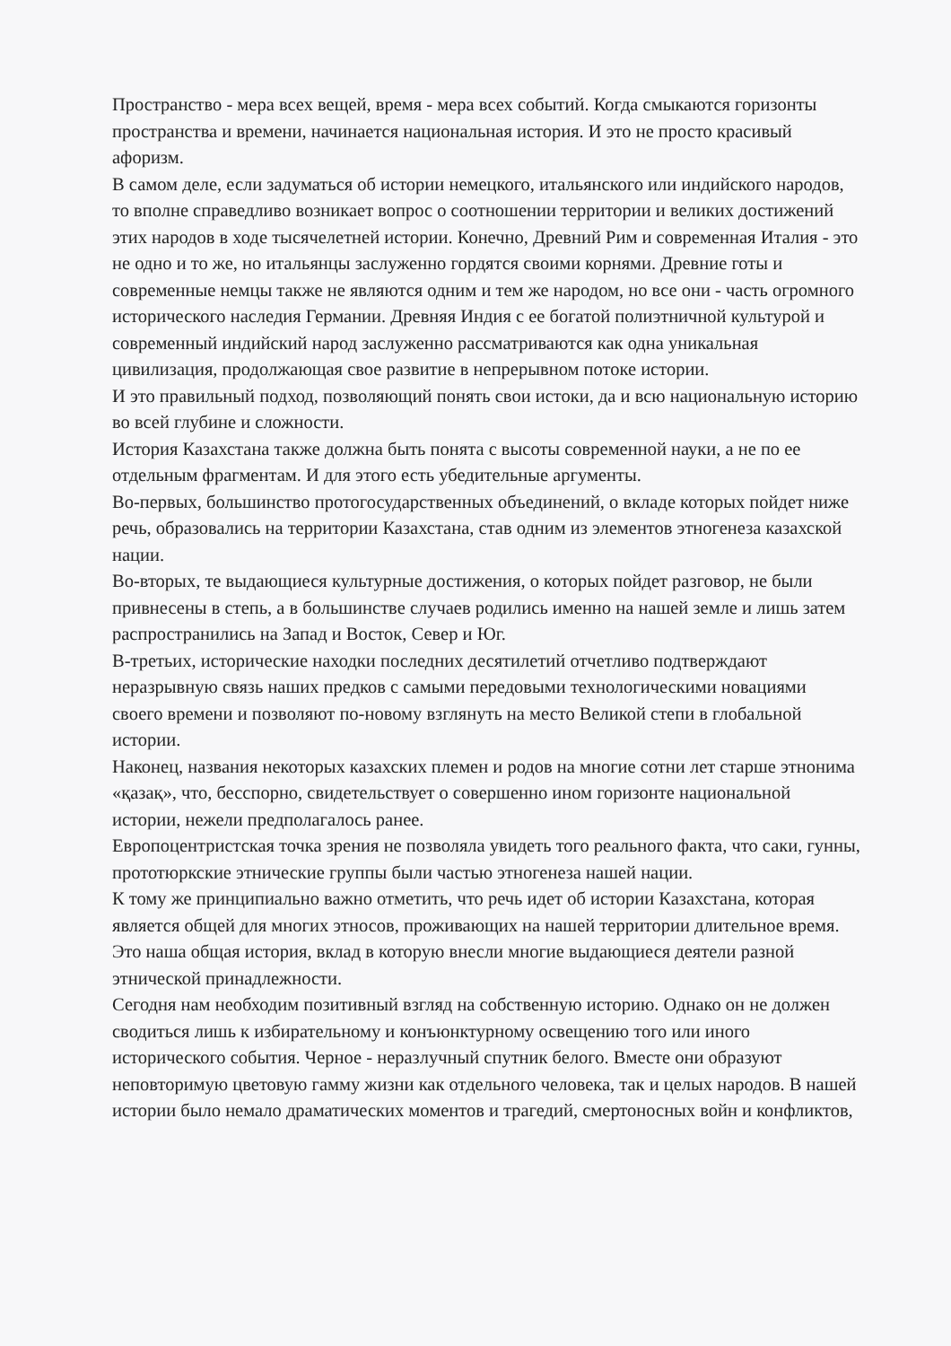Пространство - мера всех вещей, время - мера всех событий. Когда смыкаются горизонты пространства и времени, начинается национальная история. И это не просто красивый афоризм.
В самом деле, если задуматься об истории немецкого, итальянского или индийского народов, то вполне справедливо возникает вопрос о соотношении территории и великих достижений этих народов в ходе тысячелетней истории. Конечно, Древний Рим и современная Италия - это не одно и то же, но итальянцы заслуженно гордятся своими корнями. Древние готы и современные немцы также не являются одним и тем же народом, но все они - часть огромного исторического наследия Германии. Древняя Индия с ее богатой полиэтничной культурой и современный индийский народ заслуженно рассматриваются как одна уникальная цивилизация, продолжающая свое развитие в непрерывном потоке истории.
И это правильный подход, позволяющий понять свои истоки, да и всю национальную историю во всей глубине и сложности.
История Казахстана также должна быть понята с высоты современной науки, а не по ее отдельным фрагментам. И для этого есть убедительные аргументы.
Во-первых, большинство протогосударственных объединений, о вкладе которых пойдет ниже речь, образовались на территории Казахстана, став одним из элементов этногенеза казахской нации.
Во-вторых, те выдающиеся культурные достижения, о которых пойдет разговор, не были привнесены в степь, а в большинстве случаев родились именно на нашей земле и лишь затем распространились на Запад и Восток, Север и Юг.
В-третьих, исторические находки последних десятилетий отчетливо подтверждают неразрывную связь наших предков с самыми передовыми технологическими новациями своего времени и позволяют по-новому взглянуть на место Великой степи в глобальной истории.
Наконец, названия некоторых казахских племен и родов на многие сотни лет старше этнонима «қазақ», что, бесспорно, свидетельствует о совершенно ином горизонте национальной истории, нежели предполагалось ранее.
Европоцентристская точка зрения не позволяла увидеть того реального факта, что саки, гунны, прототюркские этнические группы были частью этногенеза нашей нации.
К тому же принципиально важно отметить, что речь идет об истории Казахстана, которая является общей для многих этносов, проживающих на нашей территории длительное время. Это наша общая история, вклад в которую внесли многие выдающиеся деятели разной этнической принадлежности.
Сегодня нам необходим позитивный взгляд на собственную историю. Однако он не должен сводиться лишь к избирательному и конъюнктурному освещению того или иного исторического события. Черное - неразлучный спутник белого. Вместе они образуют неповторимую цветовую гамму жизни как отдельного человека, так и целых народов. В нашей истории было немало драматических моментов и трагедий, смертоносных войн и конфликтов,